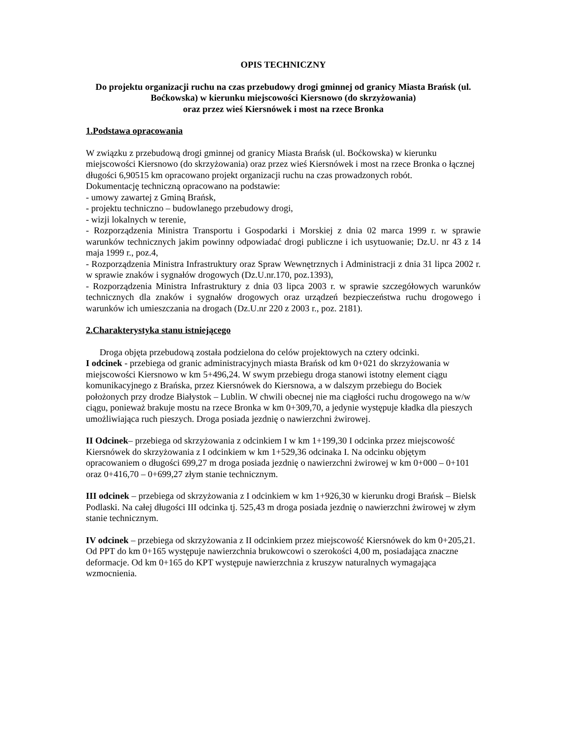OPIS TECHNICZNY
Do projektu organizacji ruchu na czas przebudowy drogi gminnej od granicy Miasta Brańsk (ul. Boćkowska) w kierunku miejscowości Kiersnowo (do skrzyżowania)
oraz przez wieś Kiersnówek i most na rzece Bronka
1.Podstawa opracowania
W związku z przebudową drogi gminnej od granicy Miasta Brańsk (ul. Boćkowska) w kierunku miejscowości Kiersnowo (do skrzyżowania) oraz przez wieś Kiersnówek i most na rzece Bronka o łącznej długości 6,90515 km opracowano projekt organizacji ruchu na czas prowadzonych robót.
Dokumentację techniczną opracowano na podstawie:
- umowy zawartej z Gminą Brańsk,
- projektu techniczno – budowlanego przebudowy drogi,
- wizji lokalnych w terenie,
- Rozporządzenia Ministra Transportu i Gospodarki i Morskiej z dnia 02 marca 1999 r. w sprawie warunków technicznych jakim powinny odpowiadać drogi publiczne i ich usytuowanie; Dz.U. nr 43 z 14 maja 1999 r., poz.4,
- Rozporządzenia Ministra Infrastruktury oraz Spraw Wewnętrznych i Administracji z dnia 31 lipca 2002 r. w sprawie znaków i sygnałów drogowych (Dz.U.nr.170, poz.1393),
- Rozporządzenia Ministra Infrastruktury z dnia 03 lipca 2003 r. w sprawie szczegółowych warunków technicznych dla znaków i sygnałów drogowych oraz urządzeń bezpieczeństwa ruchu drogowego i warunków ich umieszczania na drogach (Dz.U.nr 220 z 2003 r., poz. 2181).
2.Charakterystyka stanu istniejącego
Droga objęta przebudową została podzielona do celów projektowych na cztery odcinki.
I odcinek - przebiega od granic administracyjnych miasta Brańsk od km 0+021 do skrzyżowania w miejscowości Kiersnowo w km 5+496,24. W swym przebiegu droga stanowi istotny element ciągu komunikacyjnego z Brańska, przez Kiersnówek do Kiersnowa, a w dalszym przebiegu do Bociek położonych przy drodze Białystok – Lublin. W chwili obecnej nie ma ciągłości ruchu drogowego na w/w ciągu, ponieważ brakuje mostu na rzece Bronka w km 0+309,70, a jedynie występuje kładka dla pieszych umożliwiająca ruch pieszych. Droga posiada jezdnię o nawierzchni żwirowej.
II Odcinek– przebiega od skrzyżowania z odcinkiem I w km 1+199,30 I odcinka przez miejscowość Kiersnówek do skrzyżowania z I odcinkiem w km 1+529,36 odcinaka I. Na odcinku objętym opracowaniem o długości 699,27 m droga posiada jezdnię o nawierzchni żwirowej w km 0+000 – 0+101 oraz 0+416,70 – 0+699,27 złym stanie technicznym.
III odcinek – przebiega od skrzyżowania z I odcinkiem w km 1+926,30 w kierunku drogi Brańsk – Bielsk Podlaski. Na całej długości III odcinka tj. 525,43 m droga posiada jezdnię o nawierzchni żwirowej w złym stanie technicznym.
IV odcinek – przebiega od skrzyżowania z II odcinkiem przez miejscowość Kiersnówek do km 0+205,21. Od PPT do km 0+165 występuje nawierzchnia brukowcowi o szerokości 4,00 m, posiadająca znaczne deformacje. Od km 0+165 do KPT występuje nawierzchnia z kruszyw naturalnych wymagająca wzmocnienia.